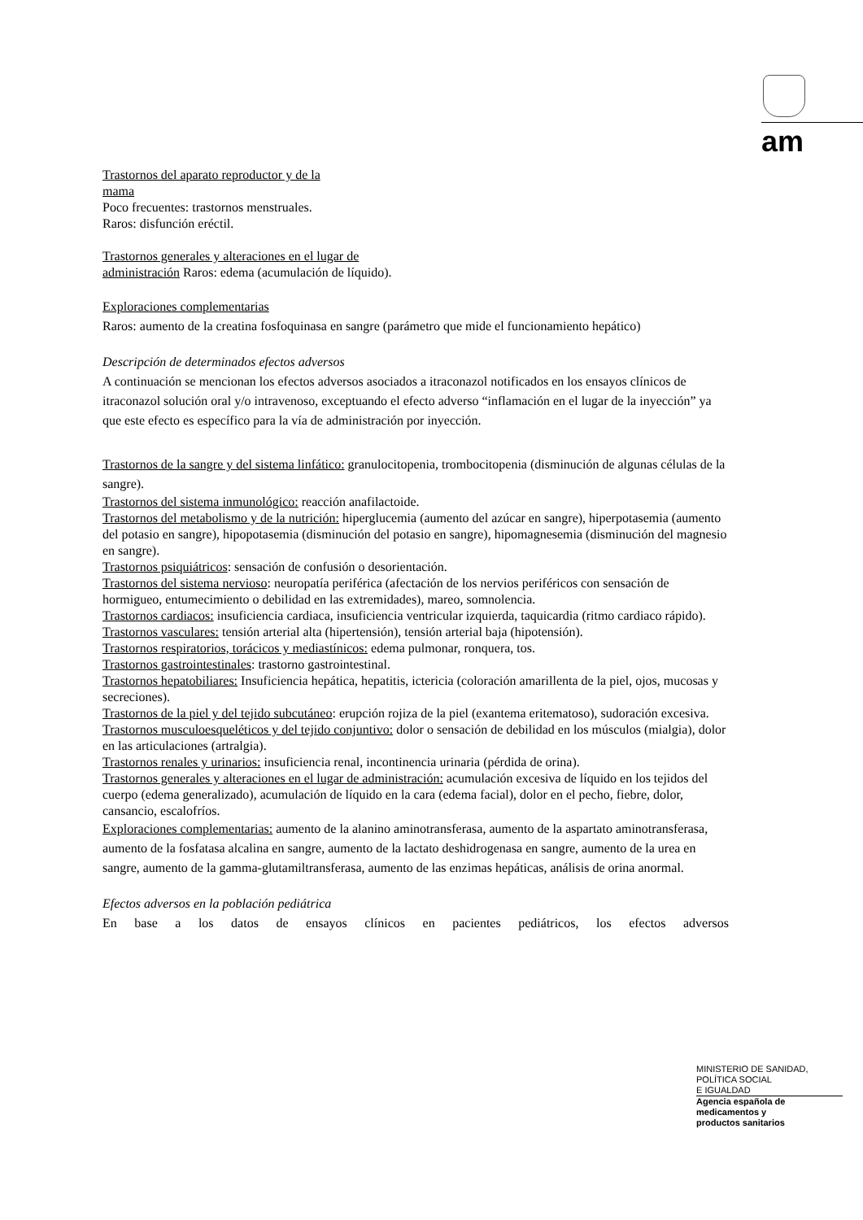am
Trastornos del aparato reproductor y de la
mama
Poco frecuentes: trastornos menstruales.
Raros: disfunción eréctil.
Trastornos generales y alteraciones en el lugar de
administración Raros: edema (acumulación de líquido).
Exploraciones complementarias
Raros: aumento de la creatina fosfoquinasa en sangre (parámetro que mide el funcionamiento hepático)
Descripción de determinados efectos adversos
A continuación se mencionan los efectos adversos asociados a itraconazol notificados en los ensayos clínicos de itraconazol solución oral y/o intravenoso, exceptuando el efecto adverso “inflamación en el lugar de la inyección” ya que este efecto es específico para la vía de administración por inyección.
Trastornos de la sangre y del sistema linfático: granulocitopenia, trombocitopenia (disminución de algunas células de la sangre).
Trastornos del sistema inmunológico: reacción anafilactoide.
Trastornos del metabolismo y de la nutrición: hiperglucemia (aumento del azúcar en sangre), hiperpotasemia (aumento del potasio en sangre), hipopotasemia (disminución del potasio en sangre), hipomagnesemia (disminución del magnesio en sangre).
Trastornos psiquiátricos: sensación de confusión o desorientación.
Trastornos del sistema nervioso: neuropatía periférica (afectación de los nervios periféricos con sensación de hormigueo, entumecimiento o debilidad en las extremidades), mareo, somnolencia.
Trastornos cardiacos: insuficiencia cardiaca, insuficiencia ventricular izquierda, taquicardia (ritmo cardiaco rápido).
Trastornos vasculares: tensión arterial alta (hipertensión), tensión arterial baja (hipotensión).
Trastornos respiratorios, torácicos y mediastínicos: edema pulmonar, ronquera, tos.
Trastornos gastrointestinales: trastorno gastrointestinal.
Trastornos hepatobiliares: Insuficiencia hepática, hepatitis, ictericia (coloración amarillenta de la piel, ojos, mucosas y secreciones).
Trastornos de la piel y del tejido subcutáneo: erupción rojiza de la piel (exantema eritematoso), sudoración excesiva.
Trastornos musculoesqueléticos y del tejido conjuntivo: dolor o sensación de debilidad en los músculos (mialgia), dolor en las articulaciones (artralgia).
Trastornos renales y urinarios: insuficiencia renal, incontinencia urinaria (pérdida de orina).
Trastornos generales y alteraciones en el lugar de administración: acumulación excesiva de líquido en los tejidos del cuerpo (edema generalizado), acumulación de líquido en la cara (edema facial), dolor en el pecho, fiebre, dolor, cansancio, escalofríos.
Exploraciones complementarias: aumento de la alanino aminotransferasa, aumento de la aspartato aminotransferasa, aumento de la fosfatasa alcalina en sangre, aumento de la lactato deshidrogenasa en sangre, aumento de la urea en sangre, aumento de la gamma-glutamiltransferasa, aumento de las enzimas hepáticas, análisis de orina anormal.
Efectos adversos en la población pediátrica
En base a los datos de ensayos clínicos en pacientes pediátricos, los efectos adversos
MINISTERIO DE SANIDAD,
POLÍTICA SOCIAL
E IGUALDAD
Agencia española de
medicamentos y
productos sanitarios